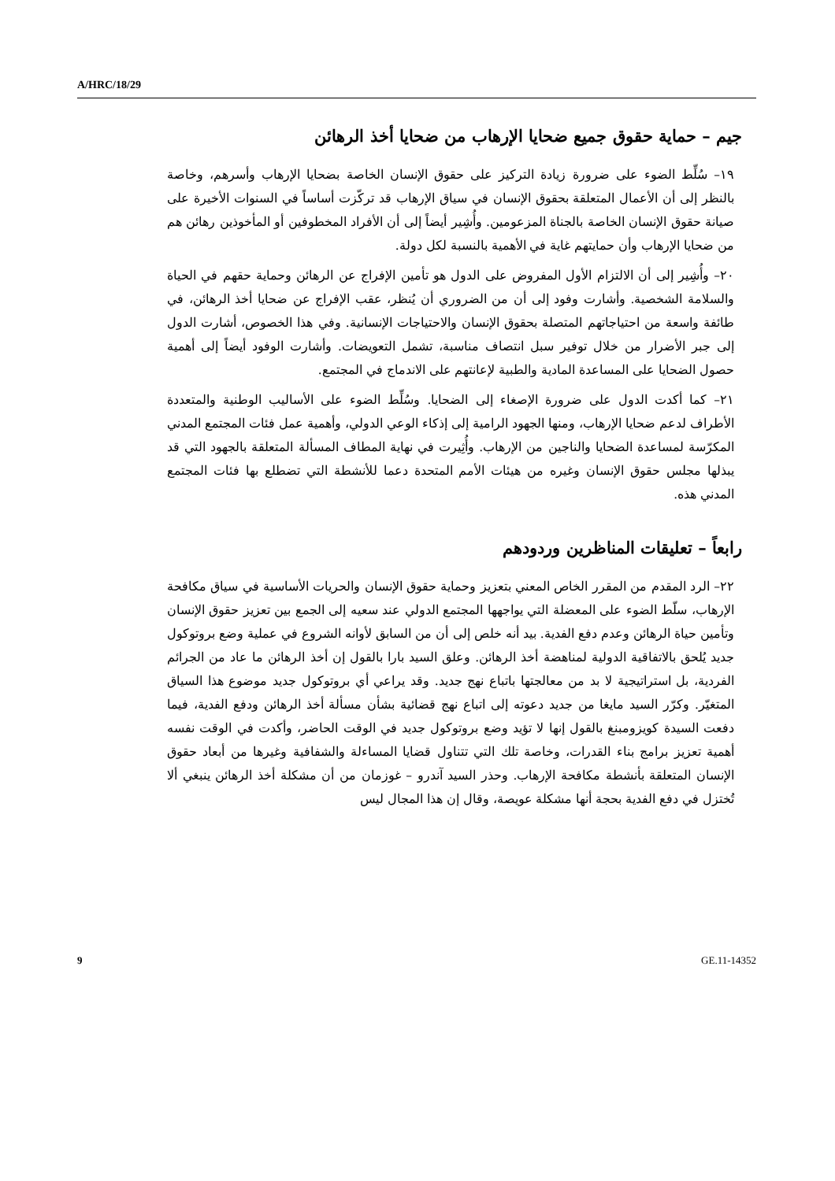A/HRC/18/29
جيم – حماية حقوق جميع ضحايا الإرهاب من ضحايا أخذ الرهائن
١٩– سُلِّط الضوء على ضرورة زيادة التركيز على حقوق الإنسان الخاصة بضحايا الإرهاب وأسرهم، وخاصة بالنظر إلى أن الأعمال المتعلقة بحقوق الإنسان في سياق الإرهاب قد تركّزت أساساً في السنوات الأخيرة على صيانة حقوق الإنسان الخاصة بالجناة المزعومين. وأُشِير أيضاً إلى أن الأفراد المخطوفين أو المأخوذين رهائن هم من ضحايا الإرهاب وأن حمايتهم غاية في الأهمية بالنسبة لكل دولة.
٢٠– وأُشِير إلى أن الالتزام الأول المفروض على الدول هو تأمين الإفراج عن الرهائن وحماية حقهم في الحياة والسلامة الشخصية. وأشارت وفود إلى أن من الضروري أن يُنظر، عقب الإفراج عن ضحايا أخذ الرهائن، في طائفة واسعة من احتياجاتهم المتصلة بحقوق الإنسان والاحتياجات الإنسانية. وفي هذا الخصوص، أشارت الدول إلى جبر الأضرار من خلال توفير سبل انتصاف مناسبة، تشمل التعويضات. وأشارت الوفود أيضاً إلى أهمية حصول الضحايا على المساعدة المادية والطبية لإعانتهم على الاندماج في المجتمع.
٢١– كما أكدت الدول على ضرورة الإصغاء إلى الضحايا. وسُلِّط الضوء على الأساليب الوطنية والمتعددة الأطراف لدعم ضحايا الإرهاب، ومنها الجهود الرامية إلى إذكاء الوعي الدولي، وأهمية عمل فئات المجتمع المدني المكرّسة لمساعدة الضحايا والناجين من الإرهاب. وأُثِيرت في نهاية المطاف المسألة المتعلقة بالجهود التي قد يبذلها مجلس حقوق الإنسان وغيره من هيئات الأمم المتحدة دعما للأنشطة التي تضطلع بها فئات المجتمع المدني هذه.
رابعاً – تعليقات المناظرين وردودهم
٢٢– الرد المقدم من المقرر الخاص المعني بتعزيز وحماية حقوق الإنسان والحريات الأساسية في سياق مكافحة الإرهاب، سلّط الضوء على المعضلة التي يواجهها المجتمع الدولي عند سعيه إلى الجمع بين تعزيز حقوق الإنسان وتأمين حياة الرهائن وعدم دفع الفدية. بيد أنه خلص إلى أن من السابق لأوانه الشروع في عملية وضع بروتوكول جديد يُلحق بالاتفاقية الدولية لمناهضة أخذ الرهائن. وعلق السيد بارا بالقول إن أخذ الرهائن ما عاد من الجرائم الفردية، بل استراتيجية لا بد من معالجتها باتباع نهج جديد. وقد يراعي أي بروتوكول جديد موضوع هذا السياق المتغيّر. وكرّر السيد مايغا من جديد دعوته إلى اتباع نهج قضائية بشأن مسألة أخذ الرهائن ودفع الفدية، فيما دفعت السيدة كويزومبنغ بالقول إنها لا تؤيد وضع بروتوكول جديد في الوقت الحاضر، وأكدت في الوقت نفسه أهمية تعزيز برامج بناء القدرات، وخاصة تلك التي تتناول قضايا المساءلة والشفافية وغيرها من أبعاد حقوق الإنسان المتعلقة بأنشطة مكافحة الإرهاب. وحذر السيد آندرو – غوزمان من أن مشكلة أخذ الرهائن ينبغي ألا تُختزل في دفع الفدية بحجة أنها مشكلة عويصة، وقال إن هذا المجال ليس
9 GE.11-14352